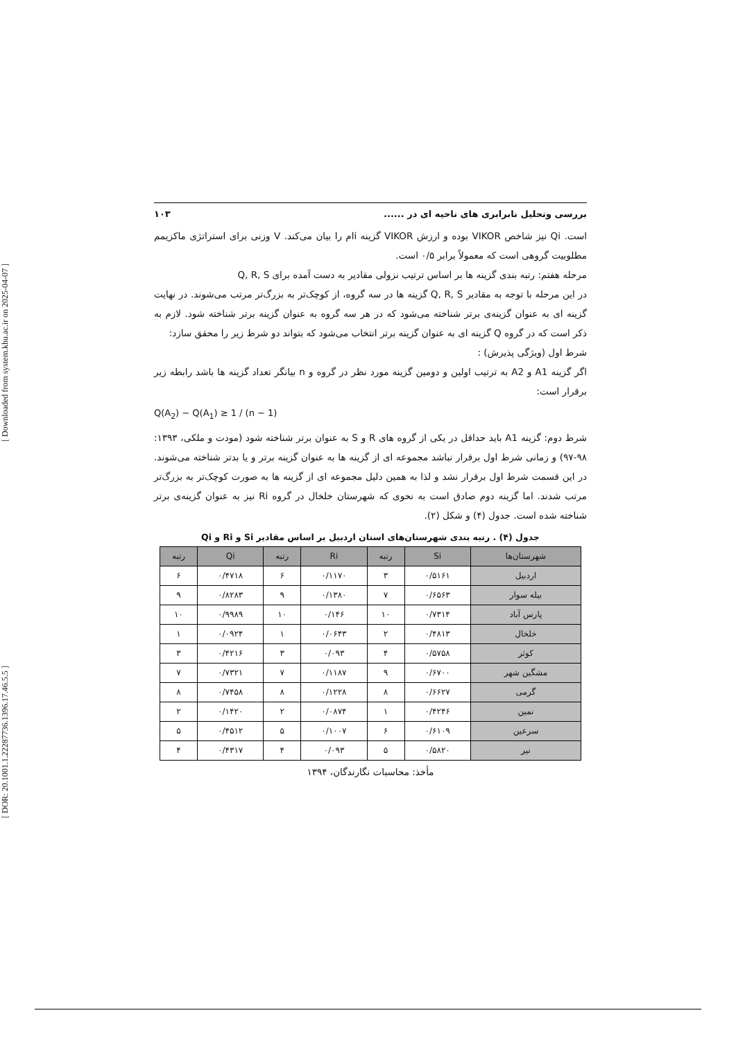[ DOR: 20.1001.1.22287736.1396.17.46.5.5 ] [ Downloaded from system.khu.ac.ir on 2025-04-07 ]
بررسی وتحلیل نابرابری های ناحیه ای در ...... ۱۰۳
است. Qi نیز شاخص VIKOR بوده و ارزش VIKOR گزینه iام را بیان می‌کند. V وزنی برای استراتژی ماکزیمم مطلوبیت گروهی است که معمولاً برابر ۰/۵ است.
مرحله هفتم: رتبه بندی گزینه ها بر اساس ترتیب نزولی مقادیر به دست آمده برای Q, R, S
در این مرحله با توجه به مقادیر Q, R, S گزینه ها در سه گروه، از کوچک‌تر به بزرگ‌تر مرتب می‌شوند. در نهایت گزینه ای به عنوان گزینه‌ی برتر شناخته می‌شود که در هر سه گروه به عنوان گزینه برتر شناخته شود. لازم به ذکر است که در گروه Q گزینه ای به عنوان گزینه برتر انتخاب می‌شود که بتواند دو شرط زیر را محقق سازد:
شرط اول (ویژگی پذیرش) :
اگر گزینه A1 و A2 به ترتیب اولین و دومین گزینه مورد نظر در گروه و n بیانگر تعداد گزینه ها باشد رابطه زیر برقرار است:
Q(A<sub>2</sub>) − Q(A<sub>1</sub>) ≥ 1 / (n − 1)
شرط دوم: گزینه A1 باید حداقل در یکی از گروه های R و S به عنوان برتر شناخته شود (مودت و ملکی، ۱۳۹۳: ۹۸-۹۷) و زمانی شرط اول برقرار نباشد مجموعه ای از گزینه ها به عنوان گزینه برتر و یا بدتر شناخته می‌شوند. در این قسمت شرط اول برقرار نشد و لذا به همین دلیل مجموعه ای از گزینه ها به صورت کوچک‌تر به بزرگ‌تر مرتب شدند. اما گزینه دوم صادق است به نحوی که شهرستان خلخال در گروه Ri نیز به عنوان گزینه‌ی برتر شناخته شده است. جدول (۴) و شکل (۲).
جدول (۴) . رتبه بندی شهرستان‌های استان اردبیل بر اساس مقادیر Si و Ri و Qi
| شهرستان‌ها | Si | رتبه | Ri | رتبه | Qi | رتبه |
| --- | --- | --- | --- | --- | --- | --- |
| اردبیل | ۰/۵۱۶۱ | ۳ | ۰/۱۱۷۰ | ۶ | ۰/۴۷۱۸ | ۶ |
| بیله سوار | ۰/۶۵۶۳ | ۷ | ۰/۱۳۸۰ | ۹ | ۰/۸۲۸۳ | ۹ |
| پارس آباد | ۰/۷۳۱۴ | ۱۰ | ۰/۱۴۶ | ۱۰ | ۰/۹۹۸۹ | ۱۰ |
| خلخال | ۰/۴۸۱۳ | ۲ | ۰/۰۶۴۳ | ۱ | ۰/۰۹۲۴ | ۱ |
| کوثر | ۰/۵۷۵۸ | ۴ | ۰/۰۹۳ | ۳ | ۰/۴۲۱۶ | ۳ |
| مشگین شهر | ۰/۶۷۰۰ | ۹ | ۰/۱۱۸۷ | ۷ | ۰/۷۳۲۱ | ۷ |
| گرمی | ۰/۶۶۲۷ | ۸ | ۰/۱۲۲۸ | ۸ | ۰/۷۴۵۸ | ۸ |
| نمین | ۰/۴۲۴۶ | ۱ | ۰/۰۸۷۴ | ۲ | ۰/۱۴۲۰ | ۲ |
| سرعین | ۰/۶۱۰۹ | ۶ | ۰/۱۰۰۷ | ۵ | ۰/۴۵۱۲ | ۵ |
| نیر | ۰/۵۸۲۰ | ۵ | ۰/۰۹۳ | ۴ | ۰/۴۳۱۷ | ۴ |
مأخذ: محاسبات نگارندگان، ۱۳۹۴